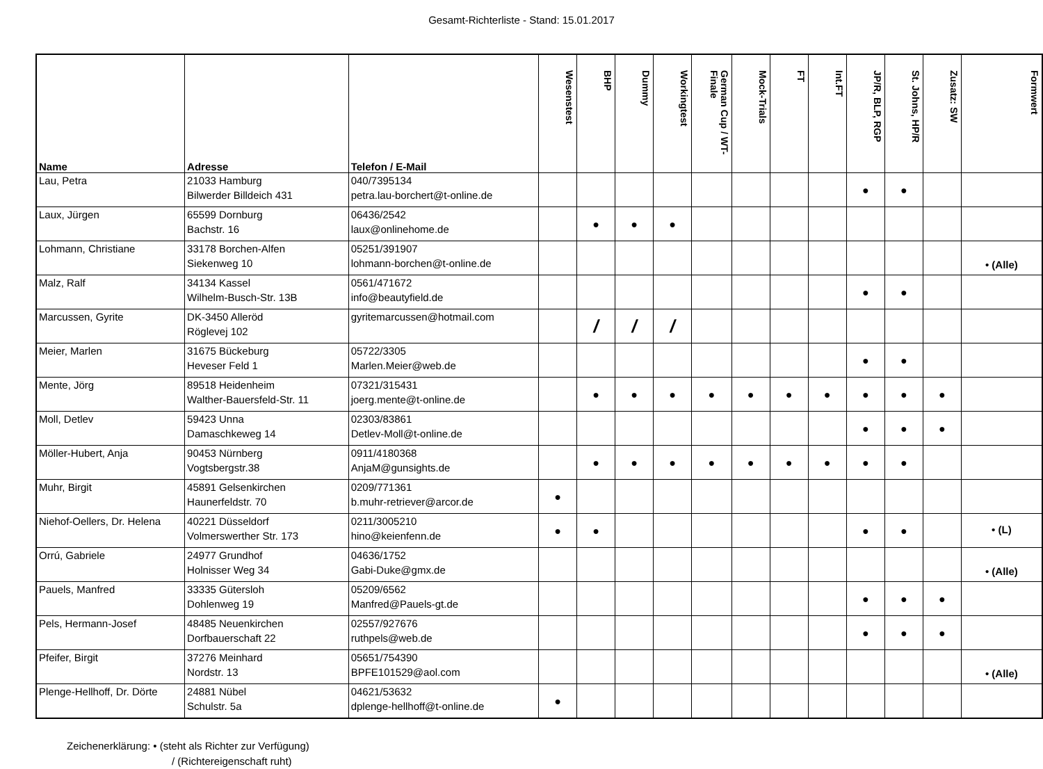Gesamt-Richterliste - Stand: 15.01.2017
| Name | Adresse | Telefon / E-Mail | Wesenstest | BHP | Dummy | Workingtest | German Cup / WT-Finale | Mock-Trials | FT | Int.FT | JP/R, BLP, RGP | St. Johns, HP/R | Zusatz: SW | Formwert |
| --- | --- | --- | --- | --- | --- | --- | --- | --- | --- | --- | --- | --- | --- | --- |
| Lau, Petra | 21033 Hamburg Bilwerder Billdeich 431 | 040/7395134 petra.lau-borchert@t-online.de | | | | | | | | | ● | ● | | |
| Laux, Jürgen | 65599 Dornburg Bachstr. 16 | 06436/2542 laux@onlinehome.de | | ● | ● | ● | | | | | | | | |
| Lohmann, Christiane | 33178 Borchen-Alfen Siekenweg 10 | 05251/391907 lohmann-borchen@t-online.de | | | | | | | | | | | | • (Alle) |
| Malz, Ralf | 34134 Kassel Wilhelm-Busch-Str. 13B | 0561/471672 info@beautyfield.de | | | | | | | | | ● | ● | | |
| Marcussen, Gyrite | DK-3450 Alleröd Röglevej 102 | gyritemarcussen@hotmail.com | | / | / | / | | | | | | | | |
| Meier, Marlen | 31675 Bückeburg Heveser Feld 1 | 05722/3305 Marlen.Meier@web.de | | | | | | | | | ● | ● | | |
| Mente, Jörg | 89518 Heidenheim Walther-Bauersfeld-Str. 11 | 07321/315431 joerg.mente@t-online.de | | ● | ● | ● | ● | ● | ● | ● | ● | ● | ● | |
| Moll, Detlev | 59423 Unna Damaschkeweg 14 | 02303/83861 Detlev-Moll@t-online.de | | | | | | | | | ● | ● | ● | |
| Möller-Hubert, Anja | 90453 Nürnberg Vogtsbergstr.38 | 0911/4180368 AnjaM@gunsights.de | | ● | ● | ● | ● | ● | ● | ● | ● | ● | | |
| Muhr, Birgit | 45891 Gelsenkirchen Haunerfeldstr. 70 | 0209/771361 b.muhr-retriever@arcor.de | ● | | | | | | | | | | | |
| Niehof-Oellers, Dr. Helena | 40221 Düsseldorf Volmerswerther Str. 173 | 0211/3005210 hino@keienfenn.de | ● | ● | | | | | | | ● | ● | | • (L) |
| Orrú, Gabriele | 24977 Grundhof Holnisser Weg 34 | 04636/1752 Gabi-Duke@gmx.de | | | | | | | | | | | | • (Alle) |
| Pauels, Manfred | 33335 Gütersloh Dohlenweg 19 | 05209/6562 Manfred@Pauels-gt.de | | | | | | | | | ● | ● | ● | |
| Pels, Hermann-Josef | 48485 Neuenkirchen Dorfbauerschaft 22 | 02557/927676 ruthpels@web.de | | | | | | | | | ● | ● | ● | |
| Pfeifer, Birgit | 37276 Meinhard Nordstr. 13 | 05651/754390 BPFE101529@aol.com | | | | | | | | | | | | • (Alle) |
| Plenge-Hellhoff, Dr. Dörte | 24881 Nübel Schulstr. 5a | 04621/53632 dplenge-hellhoff@t-online.de | ● | | | | | | | | | | | |
Zeichenerklärung: • (steht als Richter zur Verfügung)
/ (Richtereigenschaft ruht)